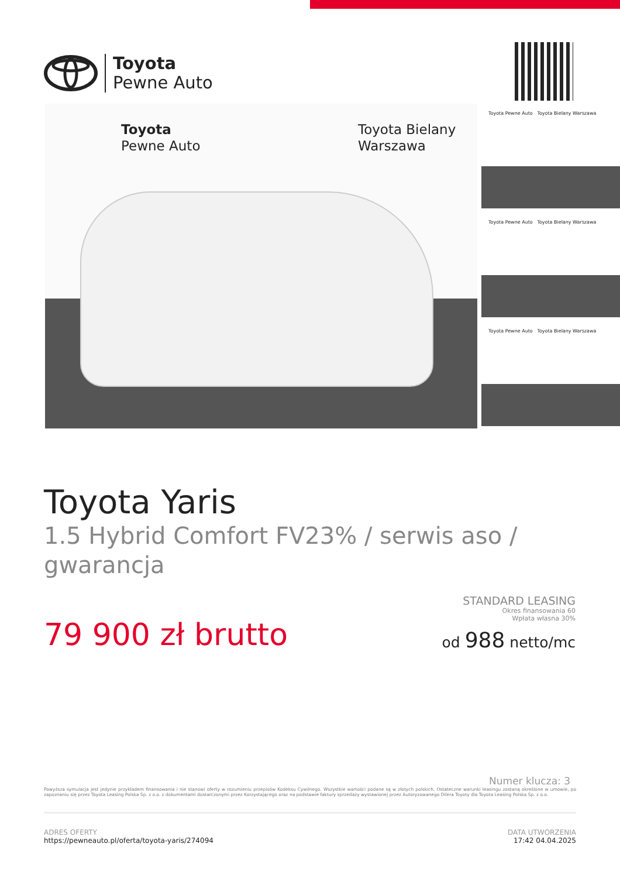Toyota
Pewne Auto
Toyota
Pewne Auto
Toyota Bielany
Warszawa
Toyota Pewne Auto Toyota Bielany Warszawa
Toyota Pewne Auto Toyota Bielany Warszawa
Toyota Pewne Auto Toyota Bielany Warszawa
Toyota Yaris
1.5 Hybrid Comfort FV23% / serwis aso / gwarancja
79 900 zł brutto
STANDARD LEASING
Okres finansowania 60
Wpłata własna 30%
od 988 netto/mc
Numer klucza: 3
Powyższa symulacja jest jedynie przykładem finansowania i nie stanowi oferty w rozumieniu przepisów Kodeksu Cywilnego. Wszystkie wartości podane są w złotych polskich. Ostateczne warunki leasingu zostaną określone w umowie, po zapoznaniu się przez Toyota Leasing Polska Sp. z o.o. z dokumentami dostarczonymi przez Korzystającego oraz na podstawie faktury sprzedaży wystawionej przez Autoryzowanego Dilera Toyoty dla Toyota Leasing Polska Sp. z o.o.
ADRES OFERTY
https://pewneauto.pl/oferta/toyota-yaris/274094
DATA UTWORZENIA
17:42 04.04.2025